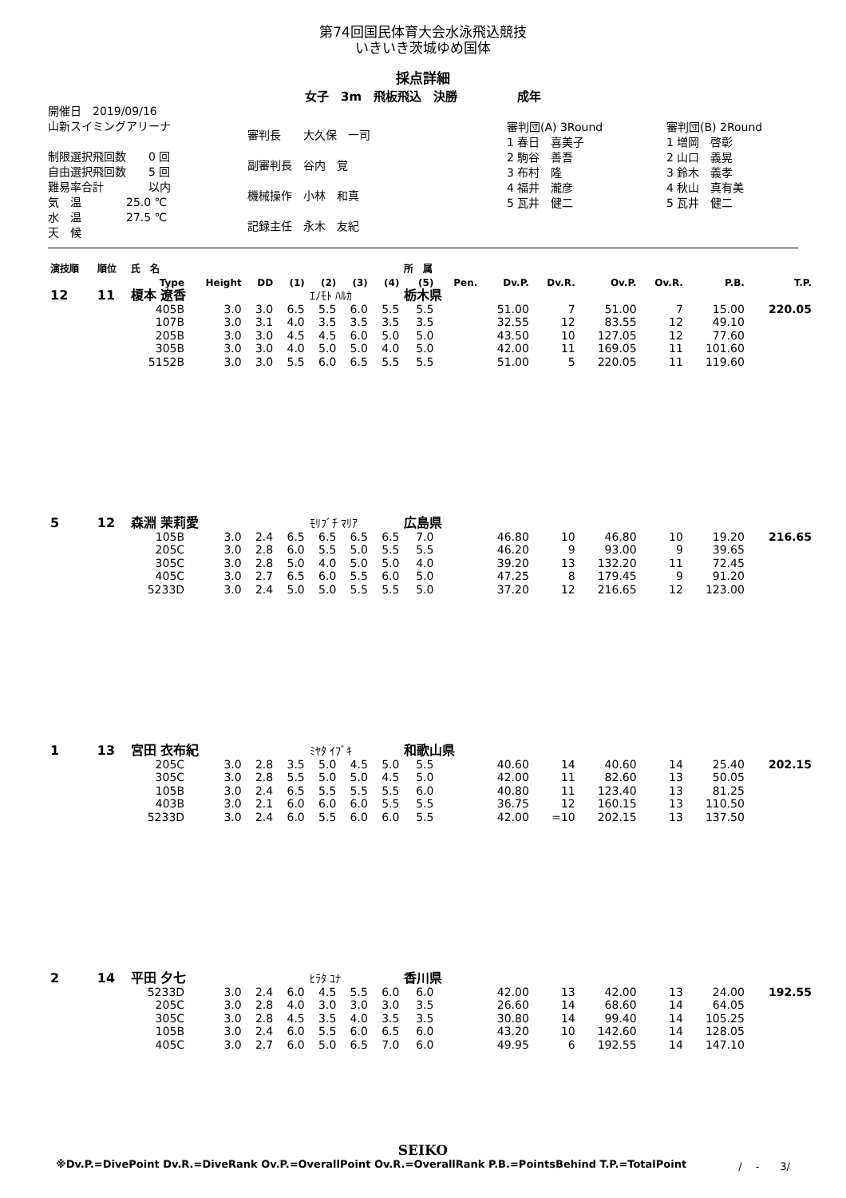第74回国民体育大会水泳飛込競技
いきいき茨城ゆめ国体
採点詳細
女子　3m　飛板飛込　決勝　　　　　成年
開催日　2019/09/16
山新スイミングアリーナ
制限選択飛回数　　0 回
自由選択飛回数　　5 回
難易率合計　　　　以内
気　温　　　　25.0 ℃
水　温　　　　27.5 ℃
天　候
審判長　　大久保　一司
副審判長　谷内　覚
機械操作　小林　和真
記録主任　永木　友紀
審判団(A) 3Round
1 春日　喜美子
2 駒谷　善吾
3 布村　隆
4 福井　瀧彦
5 瓦井　健二
審判団(B) 2Round
1 増岡　啓彰
2 山口　義晃
3 鈴木　義孝
4 秋山　真有美
5 瓦井　健二
| 演技順 | 順位 | 氏 名 | | | | | | | 所 属 | | | | | | | |
| --- | --- | --- | --- | --- | --- | --- | --- | --- | --- | --- | --- | --- | --- | --- | --- | --- |
| | | Type | Height | DD | (1) | (2) | (3) | (4) | (5) | Pen. | Dv.P. | Dv.R. | Ov.P. | Ov.R. | P.B. | T.P. |
| 12 | 11 | 榎本 遼香 | | | | ｴﾉﾓﾄ ﾊﾙｶ | | | 栃木県 | | | | | | | |
| | | 405B | 3.0 | 3.0 | 6.5 | 5.5 | 6.0 | 5.5 | 5.5 | | 51.00 | 7 | 51.00 | 7 | 15.00 | 220.05 |
| | | 107B | 3.0 | 3.1 | 4.0 | 3.5 | 3.5 | 3.5 | 3.5 | | 32.55 | 12 | 83.55 | 12 | 49.10 | |
| | | 205B | 3.0 | 3.0 | 4.5 | 4.5 | 6.0 | 5.0 | 5.0 | | 43.50 | 10 | 127.05 | 12 | 77.60 | |
| | | 305B | 3.0 | 3.0 | 4.0 | 5.0 | 5.0 | 4.0 | 5.0 | | 42.00 | 11 | 169.05 | 11 | 101.60 | |
| | | 5152B | 3.0 | 3.0 | 5.5 | 6.0 | 6.5 | 5.5 | 5.5 | | 51.00 | 5 | 220.05 | 11 | 119.60 | |
| 5 | 12 | 森淵 茉莉愛 | | | | ﾓﾘﾌﾞﾁ ﾏﾘｱ | | | 広島県 | | | | | | | |
| | | 105B | 3.0 | 2.4 | 6.5 | 6.5 | 6.5 | 6.5 | 7.0 | | 46.80 | 10 | 46.80 | 10 | 19.20 | 216.65 |
| | | 205C | 3.0 | 2.8 | 6.0 | 5.5 | 5.0 | 5.5 | 5.5 | | 46.20 | 9 | 93.00 | 9 | 39.65 | |
| | | 305C | 3.0 | 2.8 | 5.0 | 4.0 | 5.0 | 5.0 | 4.0 | | 39.20 | 13 | 132.20 | 11 | 72.45 | |
| | | 405C | 3.0 | 2.7 | 6.5 | 6.0 | 5.5 | 6.0 | 5.0 | | 47.25 | 8 | 179.45 | 9 | 91.20 | |
| | | 5233D | 3.0 | 2.4 | 5.0 | 5.0 | 5.5 | 5.5 | 5.0 | | 37.20 | 12 | 216.65 | 12 | 123.00 | |
| 1 | 13 | 宮田 衣布紀 | | | | ﾐﾔﾀ ｲﾌﾞｷ | | | 和歌山県 | | | | | | | |
| | | 205C | 3.0 | 2.8 | 3.5 | 5.0 | 4.5 | 5.0 | 5.5 | | 40.60 | 14 | 40.60 | 14 | 25.40 | 202.15 |
| | | 305C | 3.0 | 2.8 | 5.5 | 5.0 | 5.0 | 4.5 | 5.0 | | 42.00 | 11 | 82.60 | 13 | 50.05 | |
| | | 105B | 3.0 | 2.4 | 6.5 | 5.5 | 5.5 | 5.5 | 6.0 | | 40.80 | 11 | 123.40 | 13 | 81.25 | |
| | | 403B | 3.0 | 2.1 | 6.0 | 6.0 | 6.0 | 5.5 | 5.5 | | 36.75 | 12 | 160.15 | 13 | 110.50 | |
| | | 5233D | 3.0 | 2.4 | 6.0 | 5.5 | 6.0 | 6.0 | 5.5 | | 42.00 | =10 | 202.15 | 13 | 137.50 | |
| 2 | 14 | 平田 夕七 | | | | ﾋﾗﾀ ﾕﾅ | | | 香川県 | | | | | | | |
| | | 5233D | 3.0 | 2.4 | 6.0 | 4.5 | 5.5 | 6.0 | 6.0 | | 42.00 | 13 | 42.00 | 13 | 24.00 | 192.55 |
| | | 205C | 3.0 | 2.8 | 4.0 | 3.0 | 3.0 | 3.0 | 3.5 | | 26.60 | 14 | 68.60 | 14 | 64.05 | |
| | | 305C | 3.0 | 2.8 | 4.5 | 3.5 | 4.0 | 3.5 | 3.5 | | 30.80 | 14 | 99.40 | 14 | 105.25 | |
| | | 105B | 3.0 | 2.4 | 6.0 | 5.5 | 6.0 | 6.5 | 6.0 | | 43.20 | 10 | 142.60 | 14 | 128.05 | |
| | | 405C | 3.0 | 2.7 | 6.0 | 5.0 | 6.5 | 7.0 | 6.0 | | 49.95 | 6 | 192.55 | 14 | 147.10 | |
SEIKO
※Dv.P.=DivePoint Dv.R.=DiveRank Ov.P.=OverallPoint Ov.R.=OverallRank P.B.=PointsBehind T.P.=TotalPoint /　 -　　3/